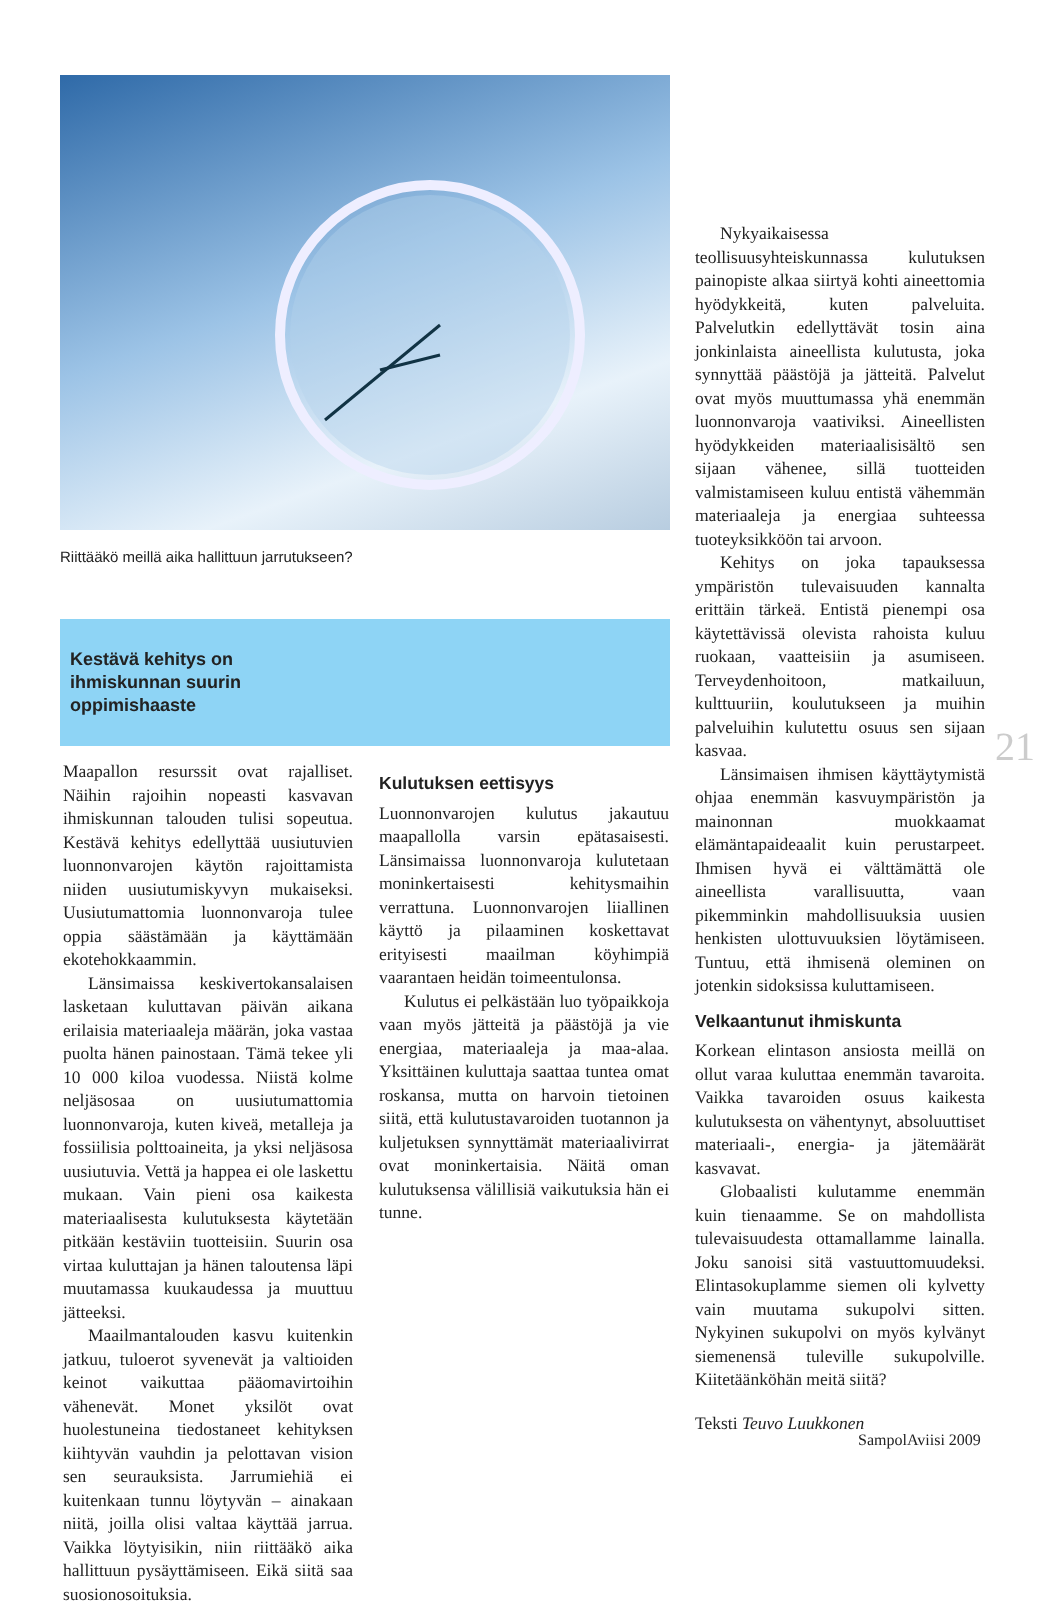Riittääkö meillä aika hallittuun jarrutukseen?
Kestävä kehitys on
ihmiskunnan suurin
oppimishaaste
Nykyaikaisessa teollisuusyhteiskunnassa kulutuksen painopiste alkaa siirtyä kohti aineettomia hyödykkeitä, kuten palveluita. Palvelutkin edellyttävät tosin aina jonkinlaista aineellista kulutusta, joka synnyttää päästöjä ja jätteitä. Palvelut ovat myös muuttumassa yhä enemmän luonnonvaroja vaativiksi. Aineellisten hyödykkeiden materiaalisisältö sen sijaan vähenee, sillä tuotteiden valmistamiseen kuluu entistä vähemmän materiaaleja ja energiaa suhteessa tuoteyksikköön tai arvoon.
Kehitys on joka tapauksessa ympäristön tulevaisuuden kannalta erittäin tärkeä. Entistä pienempi osa käytettävissä olevista rahoista kuluu ruokaan, vaatteisiin ja asumiseen. Terveydenhoitoon, matkailuun, kulttuuriin, koulutukseen ja muihin palveluihin kulutettu osuus sen sijaan kasvaa.
Länsimaisen ihmisen käyttäytymistä ohjaa enemmän kasvuympäristön ja mainonnan muokkaamat elämäntapaideaalit kuin perustarpeet. Ihmisen hyvä ei välttämättä ole aineellista varallisuutta, vaan pikemminkin mahdollisuuksia uusien henkisten ulottuvuuksien löytämiseen. Tuntuu, että ihmisenä oleminen on jotenkin sidoksissa kuluttamiseen.
Velkaantunut ihmiskunta
Korkean elintason ansiosta meillä on ollut varaa kuluttaa enemmän tavaroita. Vaikka tavaroiden osuus kaikesta kulutuksesta on vähentynyt, absoluuttiset materiaali-, energia- ja jätemäärät kasvavat.
Globaalisti kulutamme enemmän kuin tienaamme. Se on mahdollista tulevaisuudesta ottamallamme lainalla. Joku sanoisi sitä vastuuttomuudeksi. Elintasokuplamme siemen oli kylvetty vain muutama sukupolvi sitten. Nykyinen sukupolvi on myös kylvänyt siemenensä tuleville sukupolville. Kiitetäänköhän meitä siitä?
Teksti Teuvo Luukkonen
Maapallon resurssit ovat rajalliset. Näihin rajoihin nopeasti kasvavan ihmiskunnan talouden tulisi sopeutua. Kestävä kehitys edellyttää uusiutuvien luonnonvarojen käytön rajoittamista niiden uusiutumiskyvyn mukaiseksi. Uusiutumattomia luonnonvaroja tulee oppia säästämään ja käyttämään ekotehokkaammin.
Länsimaissa keskivertokansalaisen lasketaan kuluttavan päivän aikana erilaisia materiaaleja määrän, joka vastaa puolta hänen painostaan. Tämä tekee yli 10 000 kiloa vuodessa. Niistä kolme neljäsosaa on uusiutumattomia luonnonvaroja, kuten kiveä, metalleja ja fossiilisia polttoaineita, ja yksi neljäsosa uusiutuvia. Vettä ja happea ei ole laskettu mukaan. Vain pieni osa kaikesta materiaalisesta kulutuksesta käytetään pitkään kestäviin tuotteisiin. Suurin osa virtaa kuluttajan ja hänen taloutensa läpi muutamassa kuukaudessa ja muuttuu jätteeksi.
Maailmantalouden kasvu kuitenkin jatkuu, tuloerot syvenevät ja valtioiden keinot vaikuttaa pääomavirtoihin vähenevät. Monet yksilöt ovat huolestuneina tiedostaneet kehityksen kiihtyvän vauhdin ja pelottavan vision sen seurauksista. Jarrumiehiä ei kuitenkaan tunnu löytyvän – ainakaan niitä, joilla olisi valtaa käyttää jarrua. Vaikka löytyisikin, niin riittääkö aika hallittuun pysäyttämiseen. Eikä siitä saa suosionosoituksia.
Kulutuksen eettisyys
Luonnonvarojen kulutus jakautuu maapallolla varsin epätasaisesti. Länsimaissa luonnonvaroja kulutetaan moninkertaisesti kehitysmaihin verrattuna. Luonnonvarojen liiallinen käyttö ja pilaaminen koskettavat erityisesti maailman köyhimpiä vaarantaen heidän toimeentulonsa.
Kulutus ei pelkästään luo työpaikkoja vaan myös jätteitä ja päästöjä ja vie energiaa, materiaaleja ja maa-alaa. Yksittäinen kuluttaja saattaa tuntea omat roskansa, mutta on harvoin tietoinen siitä, että kulutustavaroiden tuotannon ja kuljetuksen synnyttämät materiaalivirrat ovat moninkertaisia. Näitä oman kulutuksensa välillisiä vaikutuksia hän ei tunne.
21
SampolAviisi 2009